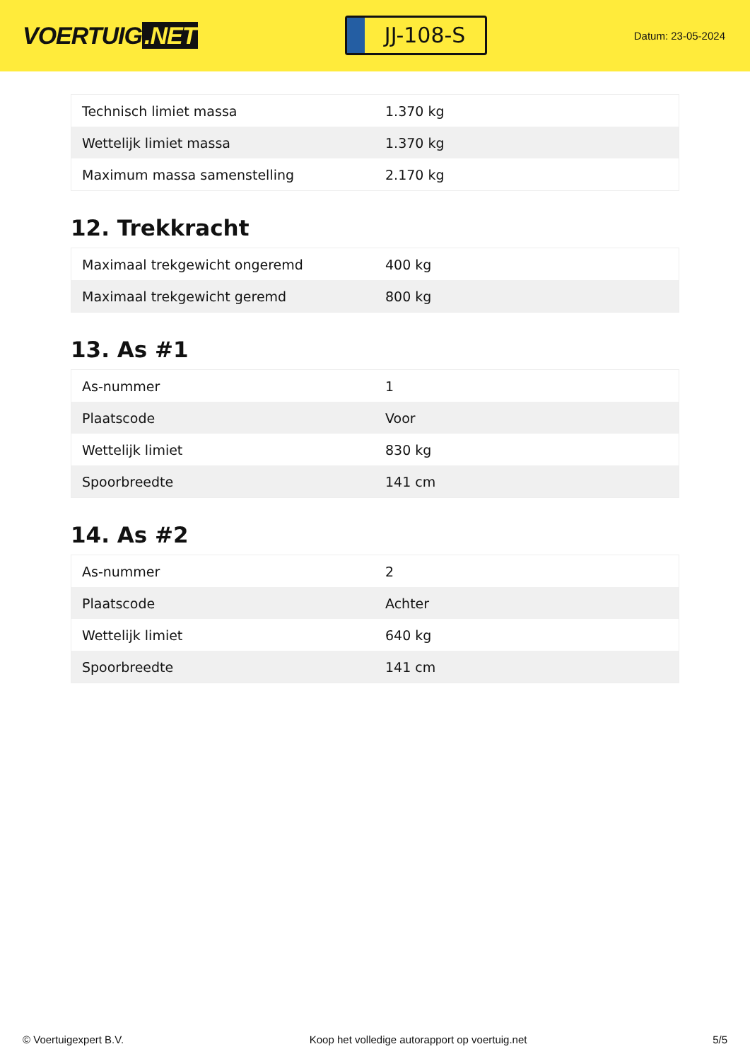VOERTUIG.NET
JJ-108-S
Datum: 23-05-2024
| Technisch limiet massa | 1.370 kg |
| Wettelijk limiet massa | 1.370 kg |
| Maximum massa samenstelling | 2.170 kg |
12. Trekkracht
| Maximaal trekgewicht ongeremd | 400 kg |
| Maximaal trekgewicht geremd | 800 kg |
13. As #1
| As-nummer | 1 |
| Plaatscode | Voor |
| Wettelijk limiet | 830 kg |
| Spoorbreedte | 141 cm |
14. As #2
| As-nummer | 2 |
| Plaatscode | Achter |
| Wettelijk limiet | 640 kg |
| Spoorbreedte | 141 cm |
© Voertuigexpert B.V. Koop het volledige autorapport op voertuig.net 5/5